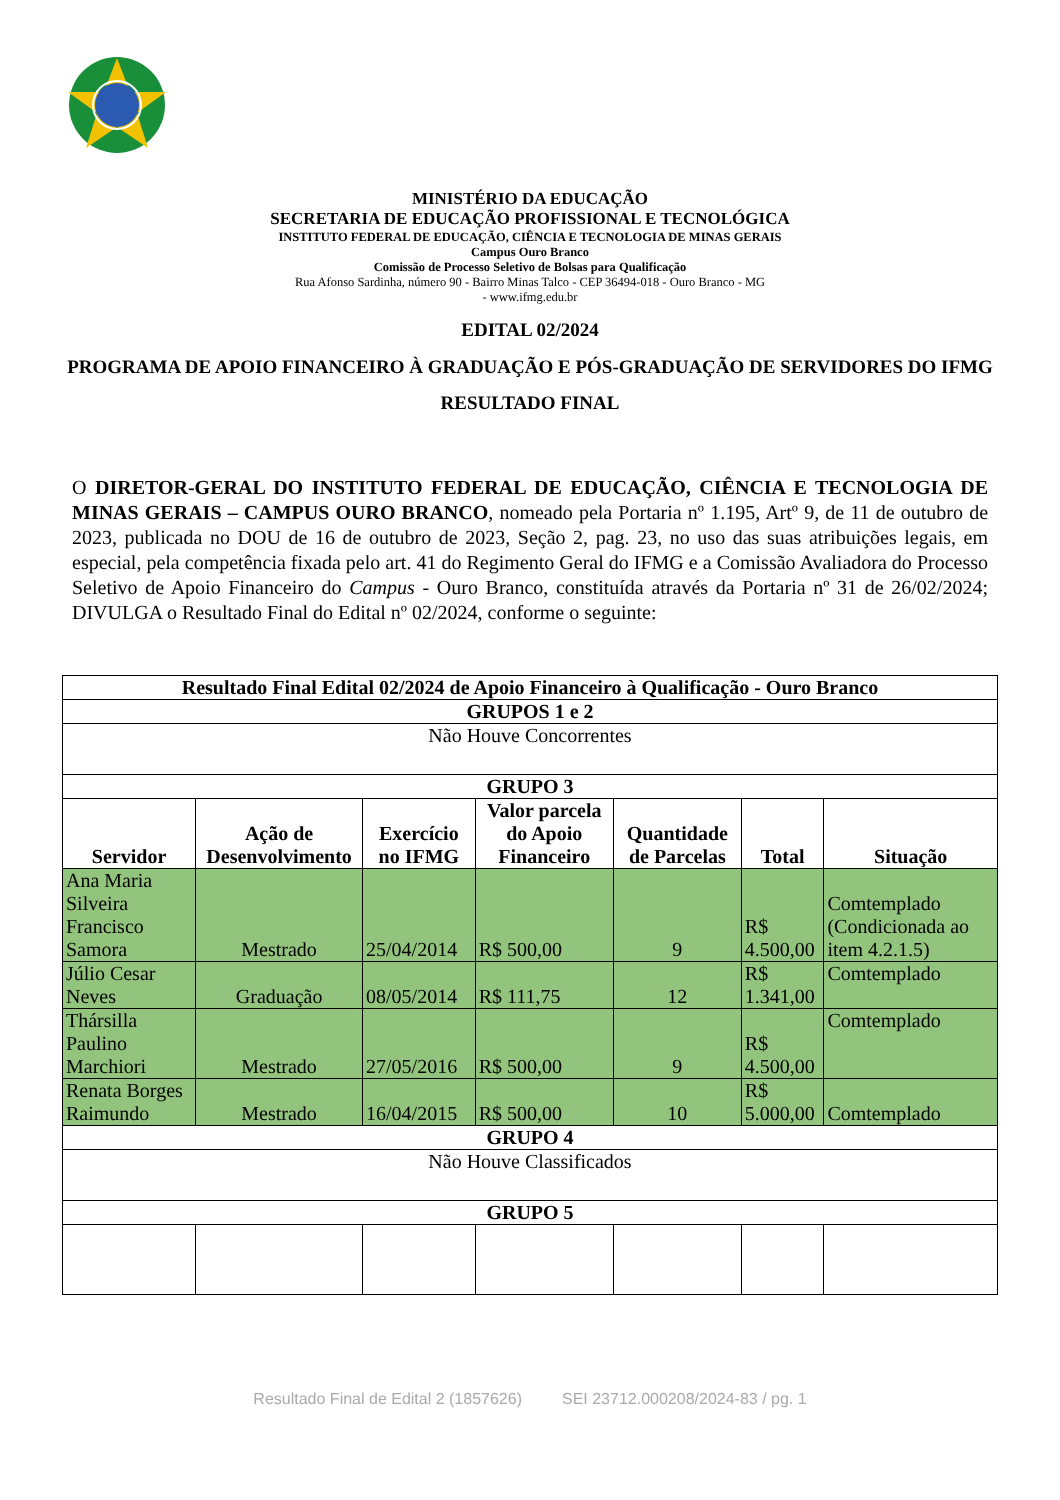MINISTÉRIO DA EDUCAÇÃO
SECRETARIA DE EDUCAÇÃO PROFISSIONAL E TECNOLÓGICA
INSTITUTO FEDERAL DE EDUCAÇÃO, CIÊNCIA E TECNOLOGIA DE MINAS GERAIS
Campus Ouro Branco
Comissão de Processo Seletivo de Bolsas para Qualificação
Rua Afonso Sardinha, número 90 - Bairro Minas Talco - CEP 36494-018 - Ouro Branco - MG
- www.ifmg.edu.br
EDITAL 02/2024
PROGRAMA DE APOIO FINANCEIRO À GRADUAÇÃO E PÓS-GRADUAÇÃO DE SERVIDORES DO IFMG
RESULTADO FINAL
O DIRETOR-GERAL DO INSTITUTO FEDERAL DE EDUCAÇÃO, CIÊNCIA E TECNOLOGIA DE MINAS GERAIS – CAMPUS OURO BRANCO, nomeado pela Portaria nº 1.195, Artº 9, de 11 de outubro de 2023, publicada no DOU de 16 de outubro de 2023, Seção 2, pag. 23, no uso das suas atribuições legais, em especial, pela competência fixada pelo art. 41 do Regimento Geral do IFMG e a Comissão Avaliadora do Processo Seletivo de Apoio Financeiro do Campus - Ouro Branco, constituída através da Portaria nº 31 de 26/02/2024; DIVULGA o Resultado Final do Edital nº 02/2024, conforme o seguinte:
| Resultado Final Edital 02/2024 de Apoio Financeiro à Qualificação - Ouro Branco | | | | | | |
| --- | --- | --- | --- | --- | --- | --- |
| GRUPOS 1 e 2 | | | | | | |
| Não Houve Concorrentes | | | | | | |
| GRUPO 3 | | | | | | |
| Servidor | Ação de Desenvolvimento | Exercício no IFMG | Valor parcela do Apoio Financeiro | Quantidade de Parcelas | Total | Situação |
| Ana Maria Silveira Francisco Samora | Mestrado | 25/04/2014 | R$ 500,00 | 9 | R$ 4.500,00 | Comtemplado (Condicionada ao item 4.2.1.5) |
| Júlio Cesar Neves | Graduação | 08/05/2014 | R$ 111,75 | 12 | R$ 1.341,00 | Comtemplado |
| Thársilla Paulino Marchiori | Mestrado | 27/05/2016 | R$ 500,00 | 9 | R$ 4.500,00 | Comtemplado |
| Renata Borges Raimundo | Mestrado | 16/04/2015 | R$ 500,00 | 10 | R$ 5.000,00 | Comtemplado |
| GRUPO 4 | | | | | | |
| Não Houve Classificados | | | | | | |
| GRUPO 5 | | | | | | |
Resultado Final de Edital 2 (1857626) SEI 23712.000208/2024-83 / pg. 1